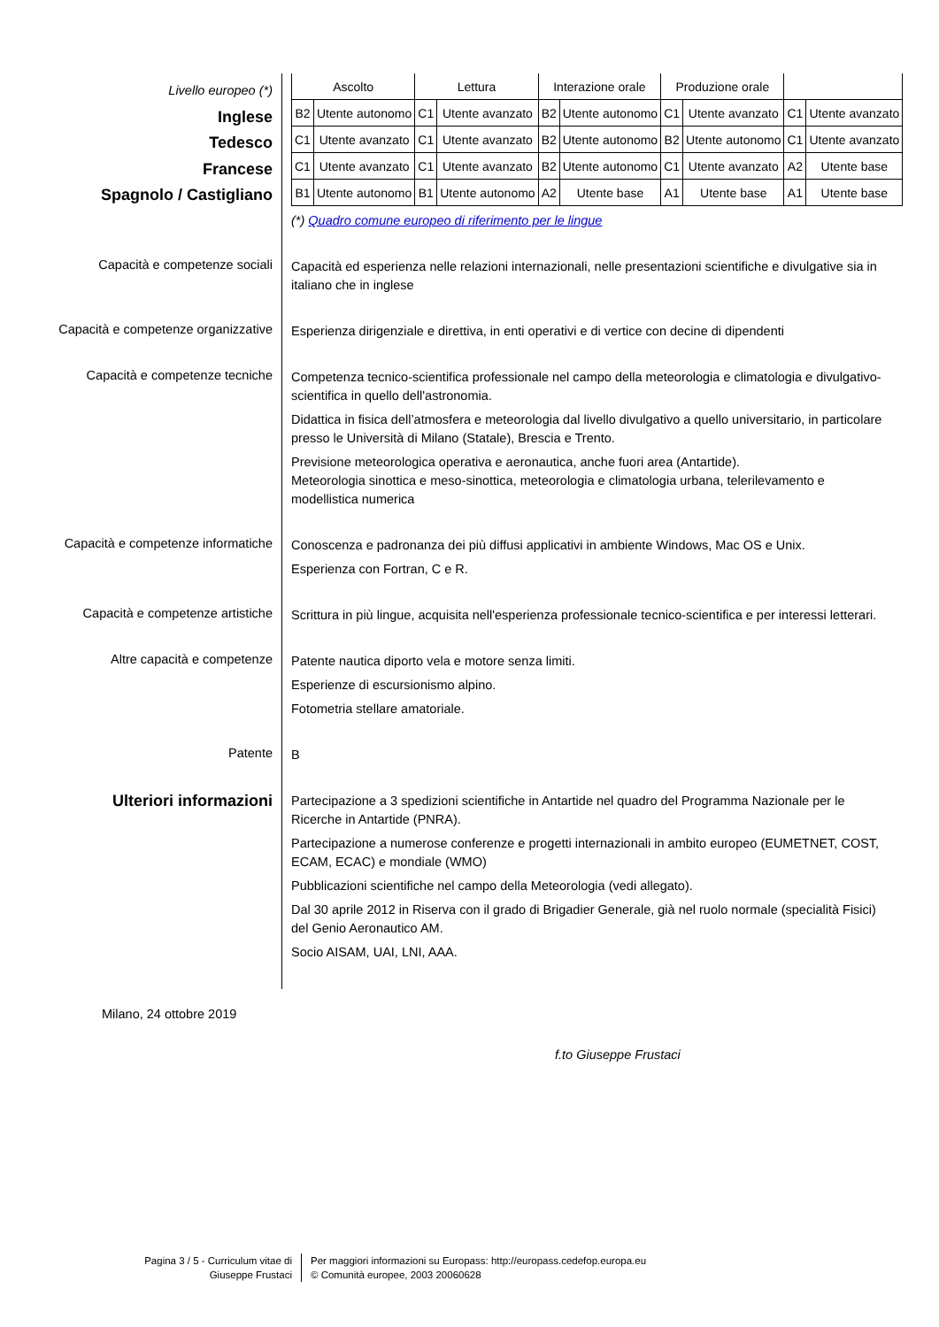Livello europeo (*)
Inglese
Tedesco
Francese
Spagnolo / Castigliano
| Ascolto | | Lettura | | Interazione orale | | Produzione orale | | | |
| B2 | Utente autonomo | C1 | Utente avanzato | B2 | Utente autonomo | C1 | Utente avanzato | C1 | Utente avanzato |
| C1 | Utente avanzato | C1 | Utente avanzato | B2 | Utente autonomo | B2 | Utente autonomo | C1 | Utente avanzato |
| C1 | Utente avanzato | C1 | Utente avanzato | B2 | Utente autonomo | C1 | Utente avanzato | A2 | Utente base |
| B1 | Utente autonomo | B1 | Utente autonomo | A2 | Utente base | A1 | Utente base | A1 | Utente base |
(*) Quadro comune europeo di riferimento per le lingue
Capacità e competenze sociali
Capacità ed esperienza nelle relazioni internazionali, nelle presentazioni scientifiche e divulgative sia in italiano che in inglese
Capacità e competenze organizzative
Esperienza dirigenziale e direttiva, in enti operativi e di vertice con decine di dipendenti
Capacità e competenze tecniche
Competenza tecnico-scientifica professionale nel campo della meteorologia e climatologia e divulgativo-scientifica in quello dell'astronomia.
Didattica in fisica dell’atmosfera e meteorologia dal livello divulgativo a quello universitario, in particolare presso le Università di Milano (Statale), Brescia e Trento.
Previsione meteorologica operativa e aeronautica, anche fuori area (Antartide).
Meteorologia sinottica e meso-sinottica, meteorologia e climatologia urbana, telerilevamento e modellistica numerica
Capacità e competenze informatiche
Conoscenza e padronanza dei più diffusi applicativi in ambiente Windows, Mac OS e Unix.
Esperienza con Fortran, C e R.
Capacità e competenze artistiche
Scrittura in più lingue, acquisita nell'esperienza professionale tecnico-scientifica e per interessi letterari.
Altre capacità e competenze
Patente nautica diporto vela e motore senza limiti.
Esperienze di escursionismo alpino.
Fotometria stellare amatoriale.
Patente
B
Ulteriori informazioni
Partecipazione a 3 spedizioni scientifiche in Antartide nel quadro del Programma Nazionale per le Ricerche in Antartide (PNRA).
Partecipazione a numerose conferenze e progetti internazionali in ambito europeo (EUMETNET, COST, ECAM, ECAC) e mondiale (WMO)
Pubblicazioni scientifiche nel campo della Meteorologia (vedi allegato).
Dal 30 aprile 2012 in Riserva con il grado di Brigadier Generale, già nel ruolo normale (specialità Fisici) del Genio Aeronautico AM.
Socio AISAM, UAI, LNI, AAA.
Milano, 24 ottobre 2019
f.to Giuseppe Frustaci
Pagina 3 / 5 - Curriculum vitae di
Giuseppe Frustaci
Per maggiori informazioni su Europass: http://europass.cedefop.europa.eu
© Comunità europee, 2003 20060628